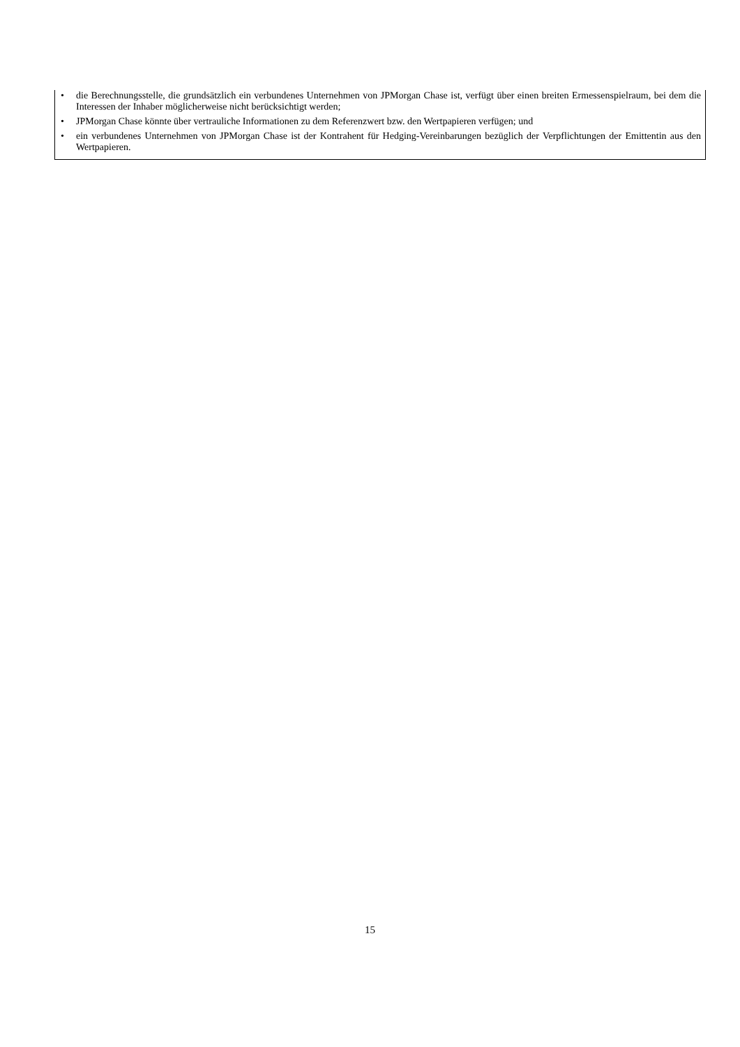• die Berechnungsstelle, die grundsätzlich ein verbundenes Unternehmen von JPMorgan Chase ist, verfügt über einen breiten Ermessenspielraum, bei dem die Interessen der Inhaber möglicherweise nicht berücksichtigt werden;
• JPMorgan Chase könnte über vertrauliche Informationen zu dem Referenzwert bzw. den Wertpapieren verfügen; und
• ein verbundenes Unternehmen von JPMorgan Chase ist der Kontrahent für Hedging-Vereinbarungen bezüglich der Verpflichtungen der Emittentin aus den Wertpapieren.
15